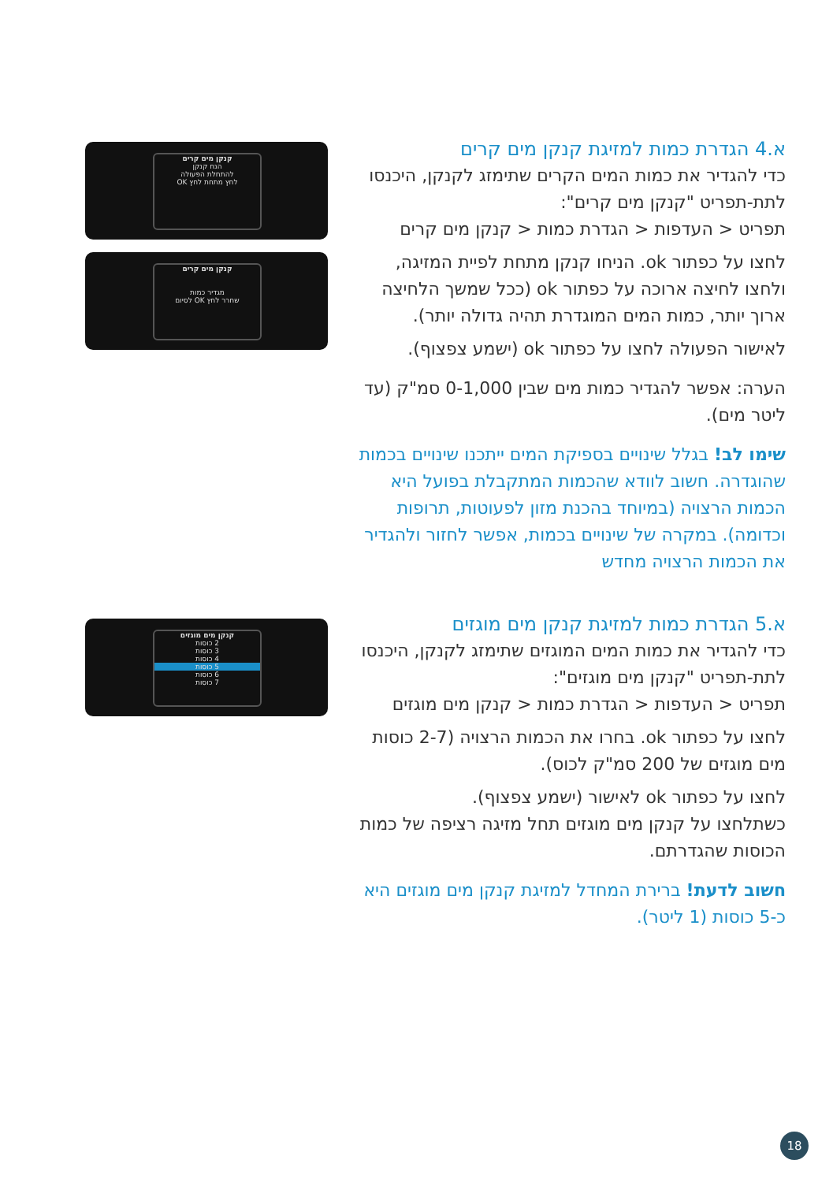קנקן מים קרים
הנח קנקן
להתחלת הפעולה
לחץ מתחת לחץ OK
קנקן מים קרים
מגדיר כמות
שחרר לחץ OK לסיום
קנקן מים מוגזים
2 כוסות
3 כוסות
4 כוסות
5 כוסות
6 כוסות
7 כוסות
א.4 הגדרת כמות למזיגת קנקן מים קרים
כדי להגדיר את כמות המים הקרים שתימזג לקנקן, היכנסו לתת-תפריט "קנקן מים קרים":
תפריט < העדפות < הגדרת כמות < קנקן מים קרים
לחצו על כפתור ok. הניחו קנקן מתחת לפיית המזיגה, ולחצו לחיצה ארוכה על כפתור ok (ככל שמשך הלחיצה ארוך יותר, כמות המים המוגדרת תהיה גדולה יותר).
לאישור הפעולה לחצו על כפתור ok (ישמע צפצוף).
הערה: אפשר להגדיר כמות מים שבין 0-1,000 סמ"ק (עד ליטר מים).
שימו לב! בגלל שינויים בספיקת המים ייתכנו שינויים בכמות שהוגדרה. חשוב לוודא שהכמות המתקבלת בפועל היא הכמות הרצויה (במיוחד בהכנת מזון לפעוטות, תרופות וכדומה). במקרה של שינויים בכמות, אפשר לחזור ולהגדיר את הכמות הרצויה מחדש
א.5 הגדרת כמות למזיגת קנקן מים מוגזים
כדי להגדיר את כמות המים המוגזים שתימזג לקנקן, היכנסו לתת-תפריט "קנקן מים מוגזים":
תפריט < העדפות < הגדרת כמות < קנקן מים מוגזים
לחצו על כפתור ok. בחרו את הכמות הרצויה (2-7 כוסות מים מוגזים של 200 סמ"ק לכוס).
לחצו על כפתור ok לאישור (ישמע צפצוף).
כשתלחצו על קנקן מים מוגזים תחל מזיגה רציפה של כמות הכוסות שהגדרתם.
חשוב לדעת! ברירת המחדל למזיגת קנקן מים מוגזים היא כ-5 כוסות (1 ליטר).
18